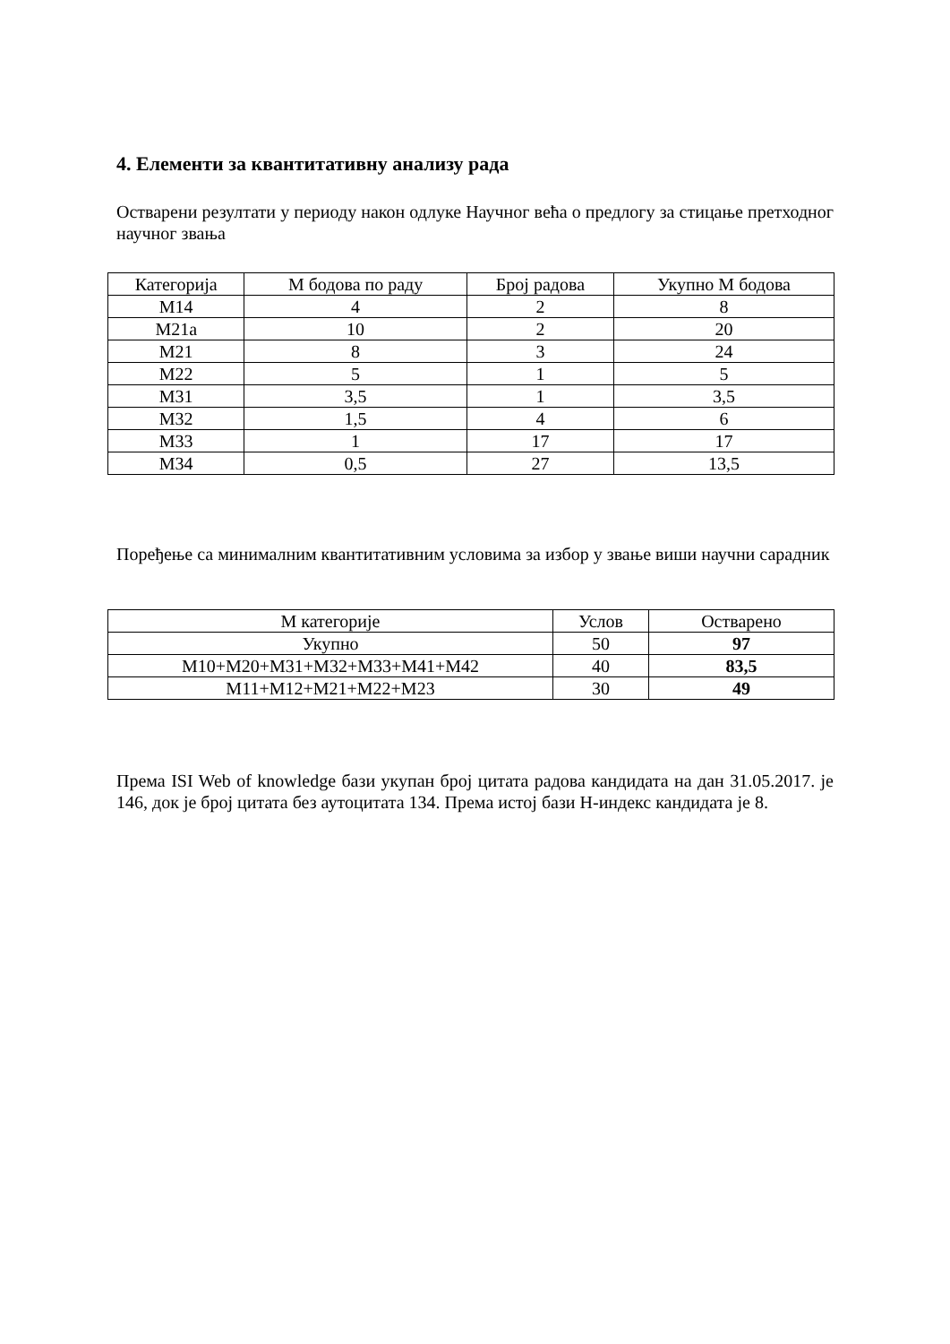4. Елементи за квантитативну анализу рада
Остварени резултати у периоду након одлуке Научног већа о предлогу за стицање претходног научног звања
| Категорија | М бодова по раду | Број радова | Укупно М бодова |
| --- | --- | --- | --- |
| М14 | 4 | 2 | 8 |
| М21а | 10 | 2 | 20 |
| М21 | 8 | 3 | 24 |
| М22 | 5 | 1 | 5 |
| М31 | 3,5 | 1 | 3,5 |
| М32 | 1,5 | 4 | 6 |
| М33 | 1 | 17 | 17 |
| М34 | 0,5 | 27 | 13,5 |
Поређење са минималним квантитативним условима за избор у звање виши научни сарадник
| М категорије | Услов | Остварено |
| --- | --- | --- |
| Укупно | 50 | 97 |
| М10+М20+М31+М32+М33+М41+М42 | 40 | 83,5 |
| М11+М12+М21+М22+М23 | 30 | 49 |
Према ISI Web of knowledge бази укупан број цитата радова кандидата на дан 31.05.2017. је 146, док је број цитата без аутоцитата 134. Према истој бази Н-индекс кандидата је 8.